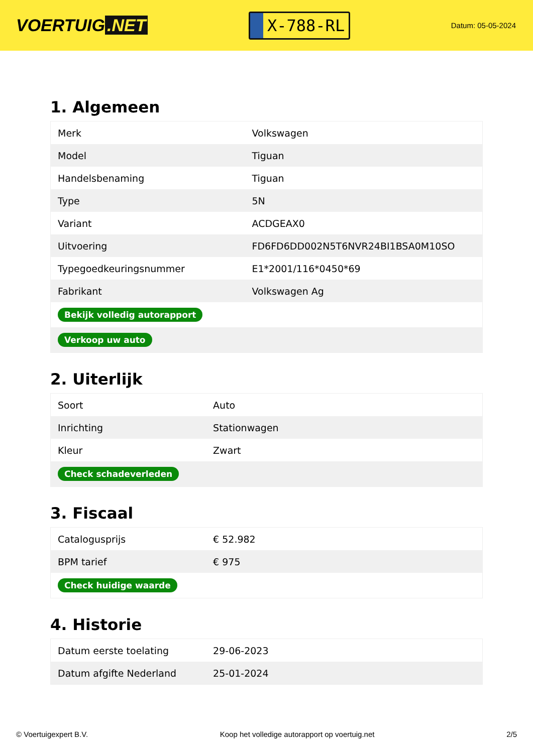VOERTUIG.NET
X-788-RL
Datum: 05-05-2024
1. Algemeen
| Merk | Volkswagen |
| Model | Tiguan |
| Handelsbenaming | Tiguan |
| Type | 5N |
| Variant | ACDGEAX0 |
| Uitvoering | FD6FD6DD002N5T6NVR24BI1BSA0M10SO |
| Typegoedkeuringsnummer | E1*2001/116*0450*69 |
| Fabrikant | Volkswagen Ag |
| Bekijk volledig autorapport | |
| Verkoop uw auto | |
2. Uiterlijk
| Soort | Auto |
| Inrichting | Stationwagen |
| Kleur | Zwart |
| Check schadeverleden | |
3. Fiscaal
| Catalogusprijs | € 52.982 |
| BPM tarief | € 975 |
| Check huidige waarde | |
4. Historie
| Datum eerste toelating | 29-06-2023 |
| Datum afgifte Nederland | 25-01-2024 |
© Voertuigexpert B.V. Koop het volledige autorapport op voertuig.net 2/5